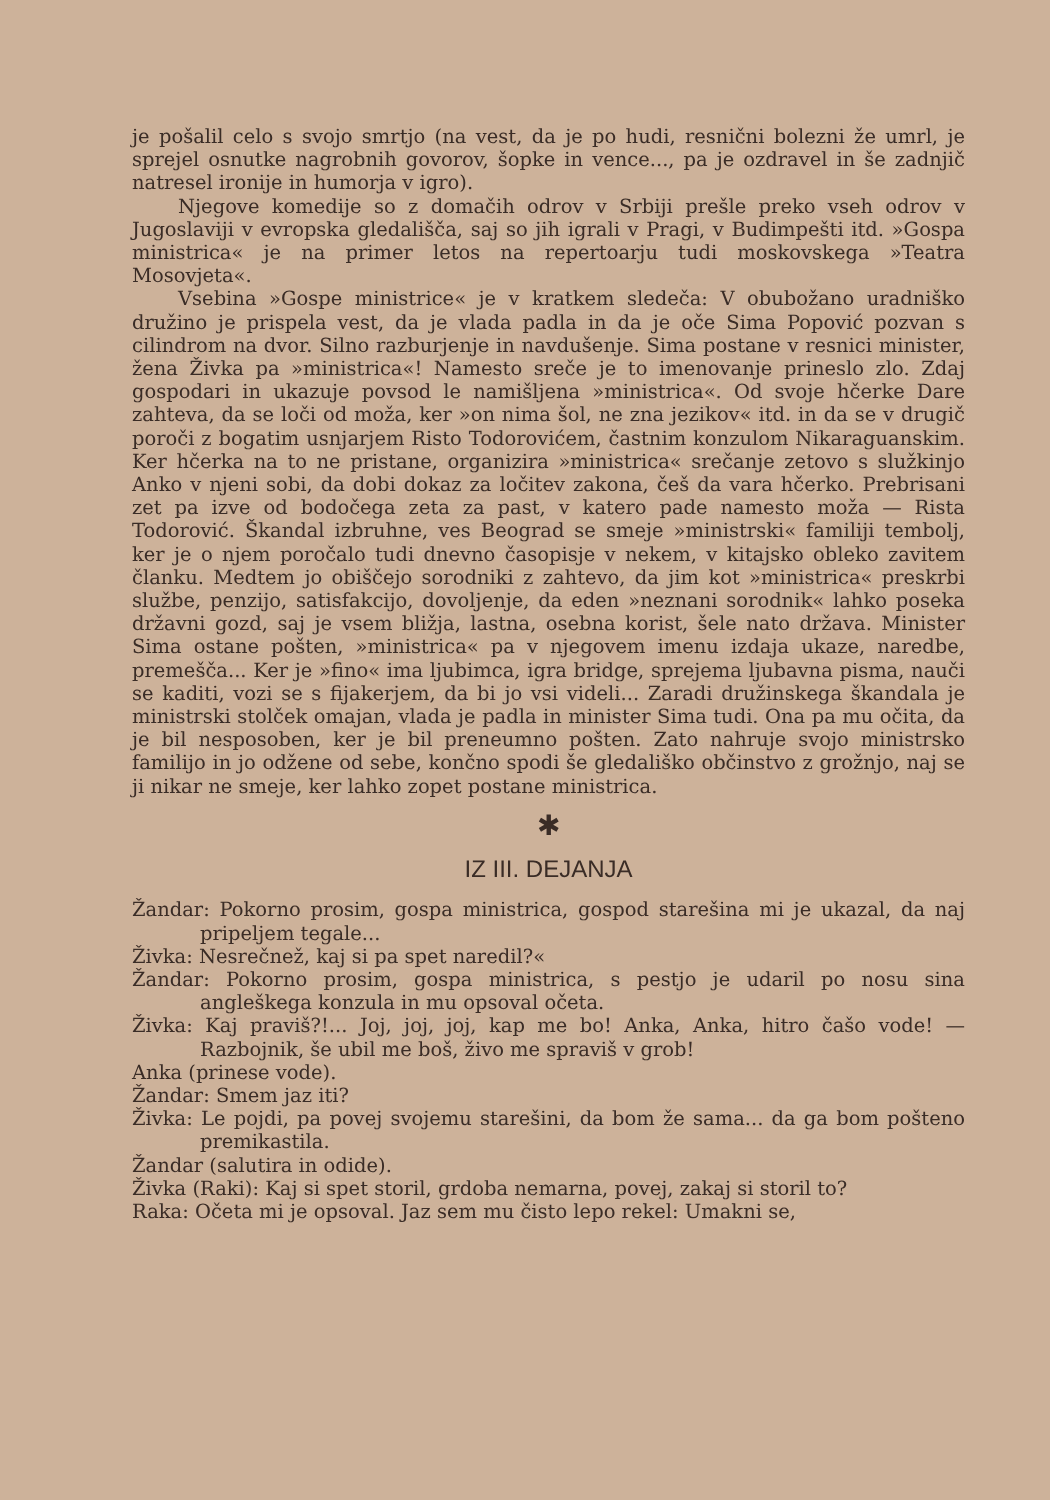je pošalil celo s svojo smrtjo (na vest, da je po hudi, resnični bolezni že umrl, je sprejel osnutke nagrobnih govorov, šopke in vence..., pa je ozdravel in še zadnjič natresel ironije in humorja v igro).
Njegove komedije so z domačih odrov v Srbiji prešle preko vseh odrov v Jugoslaviji v evropska gledališča, saj so jih igrali v Pragi, v Budimpešti itd. »Gospa ministrica« je na primer letos na repertoarju tudi moskovskega »Teatra Mosovjeta«.
Vsebina »Gospe ministrice« je v kratkem sledeča: V obubožano uradniško družino je prispela vest, da je vlada padla in da je oče Sima Popović pozvan s cilindrom na dvor. Silno razburjenje in navdušenje. Sima postane v resnici minister, žena Živka pa »ministrica«! Namesto sreče je to imenovanje prineslo zlo. Zdaj gospodari in ukazuje povsod le namišljena »ministrica«. Od svoje hčerke Dare zahteva, da se loči od moža, ker »on nima šol, ne zna jezikov« itd. in da se v drugič poroči z bogatim usnjarjem Risto Todorovićem, častnim konzulom Nikaraguanskim. Ker hčerka na to ne pristane, organizira »ministrica« srečanje zetovo s služkinjo Anko v njeni sobi, da dobi dokaz za ločitev zakona, češ da vara hčerko. Prebrisani zet pa izve od bodočega zeta za past, v katero pade namesto moža — Rista Todorović. Škandal izbruhne, ves Beograd se smeje »ministrski« familiji tembolj, ker je o njem poročalo tudi dnevno časopisje v nekem, v kitajsko obleko zavitem članku. Medtem jo obiščejo sorodniki z zahtevo, da jim kot »ministrica« preskrbi službe, penzijo, satisfakcijo, dovoljenje, da eden »neznani sorodnik« lahko poseka državni gozd, saj je vsem bližja, lastna, osebna korist, šele nato država. Minister Sima ostane pošten, »ministrica« pa v njegovem imenu izdaja ukaze, naredbe, premešča... Ker je »fino« ima ljubimca, igra bridge, sprejema ljubavna pisma, nauči se kaditi, vozi se s fijakerjem, da bi jo vsi videli... Zaradi družinskega škandala je ministrski stolček omajan, vlada je padla in minister Sima tudi. Ona pa mu očita, da je bil nesposoben, ker je bil preneumno pošten. Zato nahruje svojo ministrsko familijo in jo odžene od sebe, končno spodi še gledališko občinstvo z grožnjo, naj se ji nikar ne smeje, ker lahko zopet postane ministrica.
✱
IZ III. DEJANJA
Žandar: Pokorno prosim, gospa ministrica, gospod starešina mi je ukazal, da naj pripeljem tegale...
Živka: Nesrečnež, kaj si pa spet naredil?«
Žandar: Pokorno prosim, gospa ministrica, s pestjo je udaril po nosu sina angleškega konzula in mu opsoval očeta.
Živka: Kaj praviš?!... Joj, joj, joj, kap me bo! Anka, Anka, hitro čašo vode! — Razbojnik, še ubil me boš, živo me spraviš v grob!
Anka (prinese vode).
Žandar: Smem jaz iti?
Živka: Le pojdi, pa povej svojemu starešini, da bom že sama... da ga bom pošteno premikastila.
Žandar (salutira in odide).
Živka (Raki): Kaj si spet storil, grdoba nemarna, povej, zakaj si storil to?
Raka: Očeta mi je opsoval. Jaz sem mu čisto lepo rekel: Umakni se,